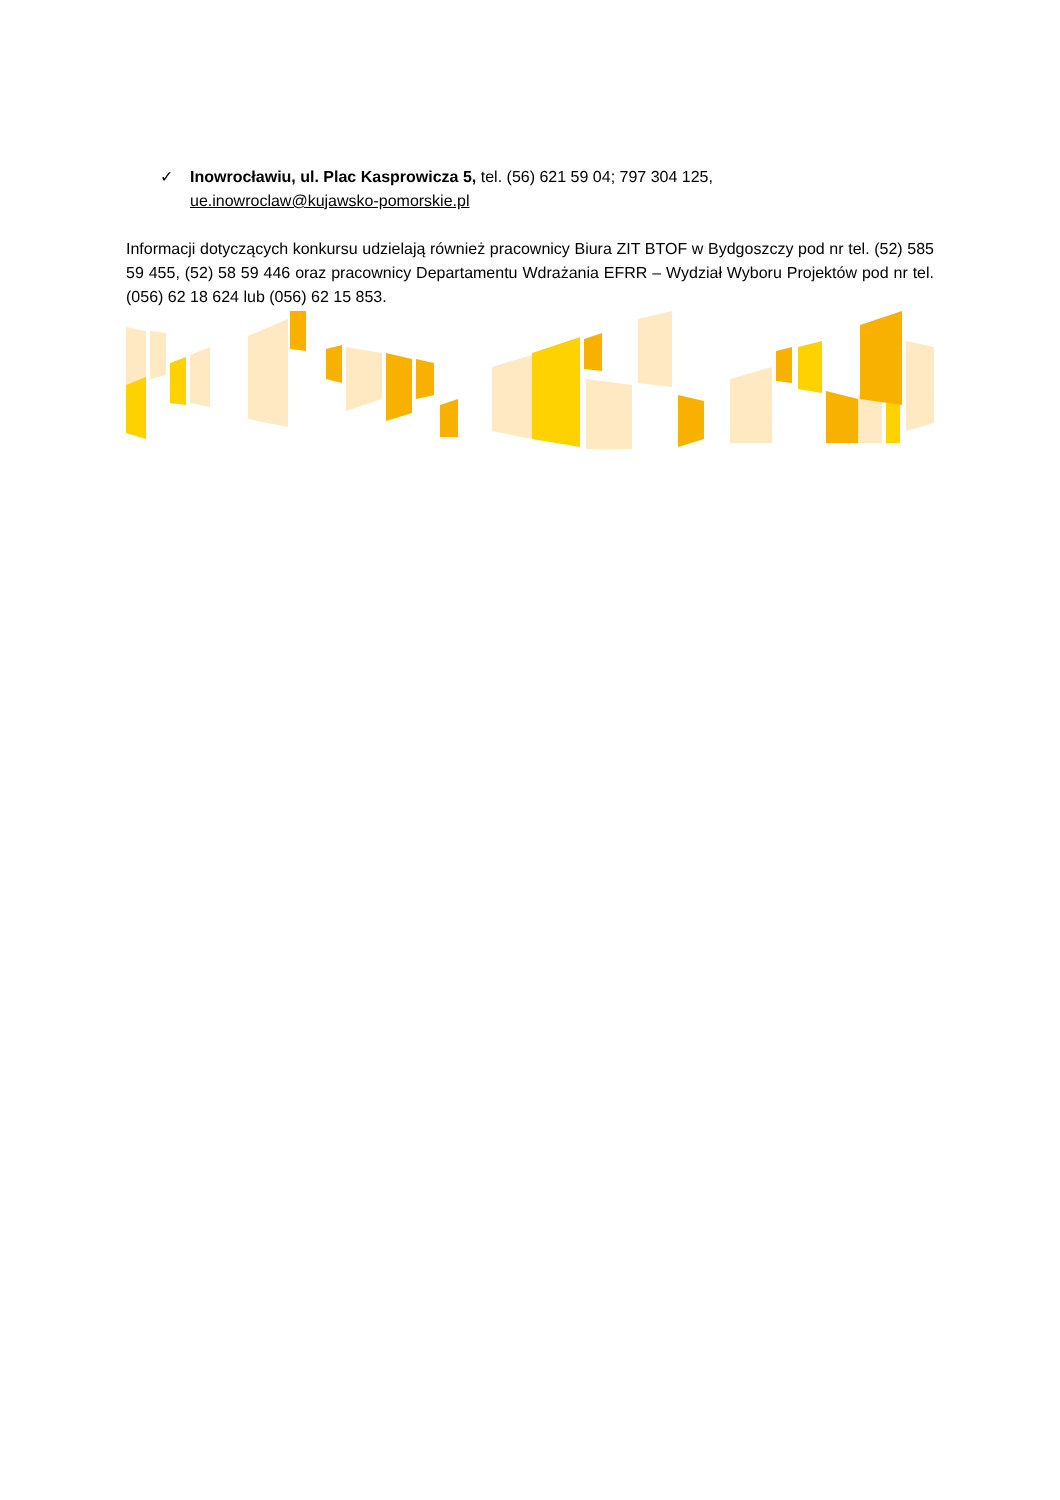✓ Inowrocławiu, ul. Plac Kasprowicza 5, tel. (56) 621 59 04; 797 304 125,
ue.inowroclaw@kujawsko-pomorskie.pl
Informacji dotyczących konkursu udzielają również pracownicy Biura ZIT BTOF w Bydgoszczy pod nr tel. (52) 585 59 455, (52) 58 59 446 oraz pracownicy Departamentu Wdrażania EFRR – Wydział Wyboru Projektów pod nr tel. (056) 62 18 624 lub (056) 62 15 853.